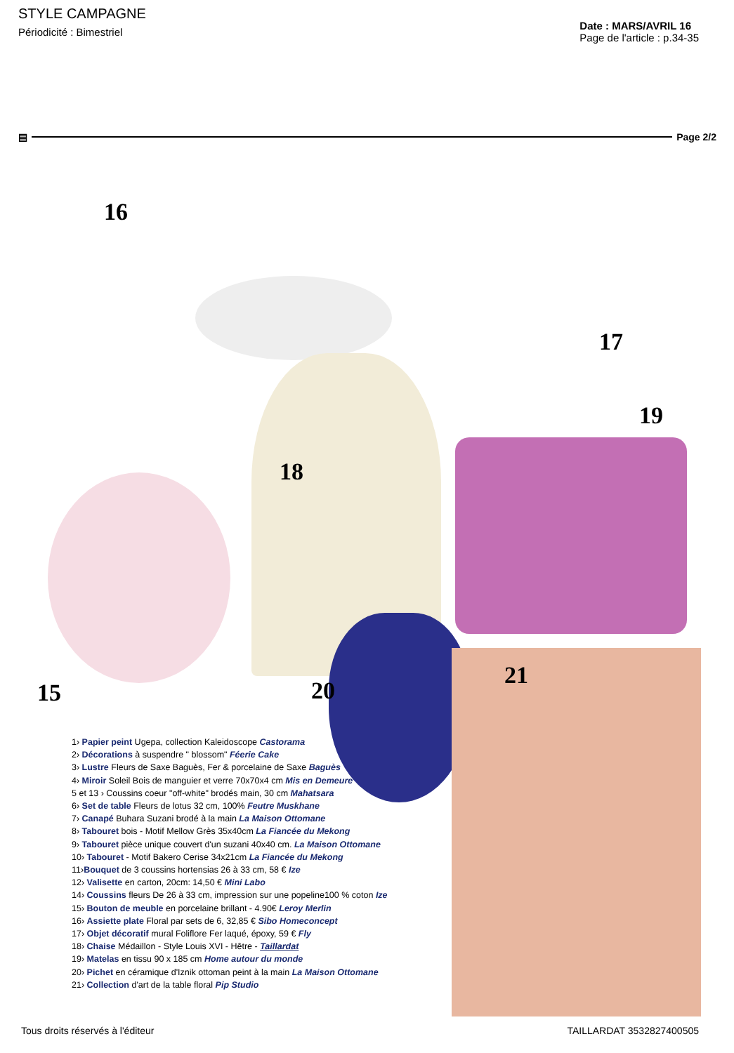STYLE CAMPAGNE
Périodicité : Bimestriel
Date : MARS/AVRIL 16
Page de l'article : p.34-35
▤ Page 2/2
16
17
18
19
15 20
21
1› Papier peint Ugepa, collection Kaleidoscope Castorama
2› Décorations à suspendre " blossom" Féerie Cake
3› Lustre Fleurs de Saxe Baguès, Fer & porcelaine de Saxe Baguès
4› Miroir Soleil Bois de manguier et verre 70x70x4 cm Mis en Demeure
5 et 13 › Coussins coeur "off-white" brodés main, 30 cm Mahatsara
6› Set de table Fleurs de lotus 32 cm, 100% Feutre Muskhane
7› Canapé Buhara Suzani brodé à la main La Maison Ottomane
8› Tabouret bois - Motif Mellow Grès 35x40cm La Fiancée du Mekong
9› Tabouret pièce unique couvert d'un suzani 40x40 cm. La Maison Ottomane
10› Tabouret - Motif Bakero Cerise 34x21cm La Fiancée du Mekong
11›Bouquet de 3 coussins hortensias 26 à 33 cm, 58 € Ize
12› Valisette en carton, 20cm: 14,50 € Mini Labo
14› Coussins fleurs De 26 à 33 cm, impression sur une popeline100 % coton Ize
15› Bouton de meuble en porcelaine brillant - 4.90€ Leroy Merlin
16› Assiette plate Floral par sets de 6, 32,85 € Sibo Homeconcept
17› Objet décoratif mural Foliflore Fer laqué, époxy, 59 € Fly
18› Chaise Médaillon - Style Louis XVI - Hêtre - Taillardat
19› Matelas en tissu 90 x 185 cm Home autour du monde
20› Pichet en céramique d'Iznik ottoman peint à la main La Maison Ottomane
21› Collection d'art de la table floral Pip Studio
Tous droits réservés à l'éditeur TAILLARDAT 3532827400505